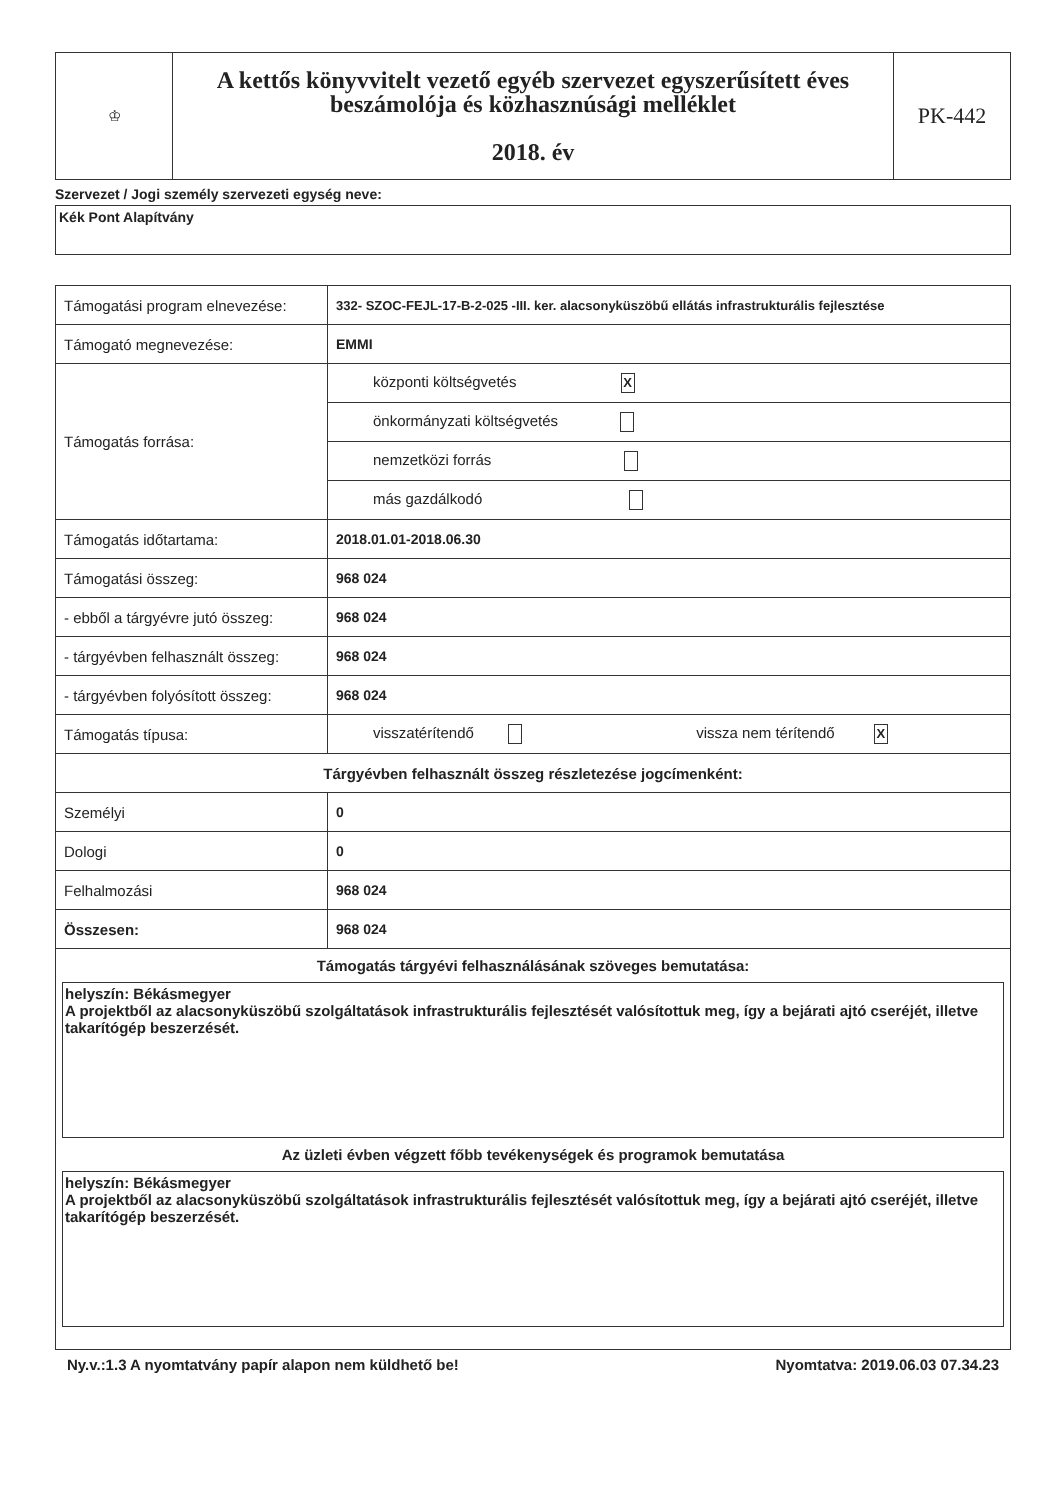| ♔ | A kettős könyvvitelt vezető egyéb szervezet egyszerűsített éves beszámolója és közhasznúsági melléklet 2018. év | PK-442 |
Szervezet / Jogi személy szervezeti egység neve:
Kék Pont Alapítvány
| Támogatási program elnevezése: | 332- SZOC-FEJL-17-B-2-025 -III. ker. alacsonyküszöbű ellátás infrastrukturális fejlesztése |
| Támogató megnevezése: | EMMI |
| Támogatás forrása: | központi költségvetés X |
| | önkormányzati költségvetés |
| | nemzetközi forrás |
| | más gazdálkodó |
| Támogatás időtartama: | 2018.01.01-2018.06.30 |
| Támogatási összeg: | 968 024 |
| - ebből a tárgyévre jutó összeg: | 968 024 |
| - tárgyévben felhasznált összeg: | 968 024 |
| - tárgyévben folyósított összeg: | 968 024 |
| Támogatás típusa: | visszatérítendő vissza nem térítendő X |
| Tárgyévben felhasznált összeg részletezése jogcímenként: | |
| Személyi | 0 |
| Dologi | 0 |
| Felhalmozási | 968 024 |
| Összesen: | 968 024 |
| Támogatás tárgyévi felhasználásának szöveges bemutatása: helyszín: Békásmegyer A projektből az alacsonyküszöbű szolgáltatások infrastrukturális fejlesztését valósítottuk meg, így a bejárati ajtó cseréjét, illetve takarítógép beszerzését. Az üzleti évben végzett főbb tevékenységek és programok bemutatása helyszín: Békásmegyer A projektből az alacsonyküszöbű szolgáltatások infrastrukturális fejlesztését valósítottuk meg, így a bejárati ajtó cseréjét, illetve takarítógép beszerzését. | |
Ny.v.:1.3 A nyomtatvány papír alapon nem küldhető be! Nyomtatva: 2019.06.03 07.34.23